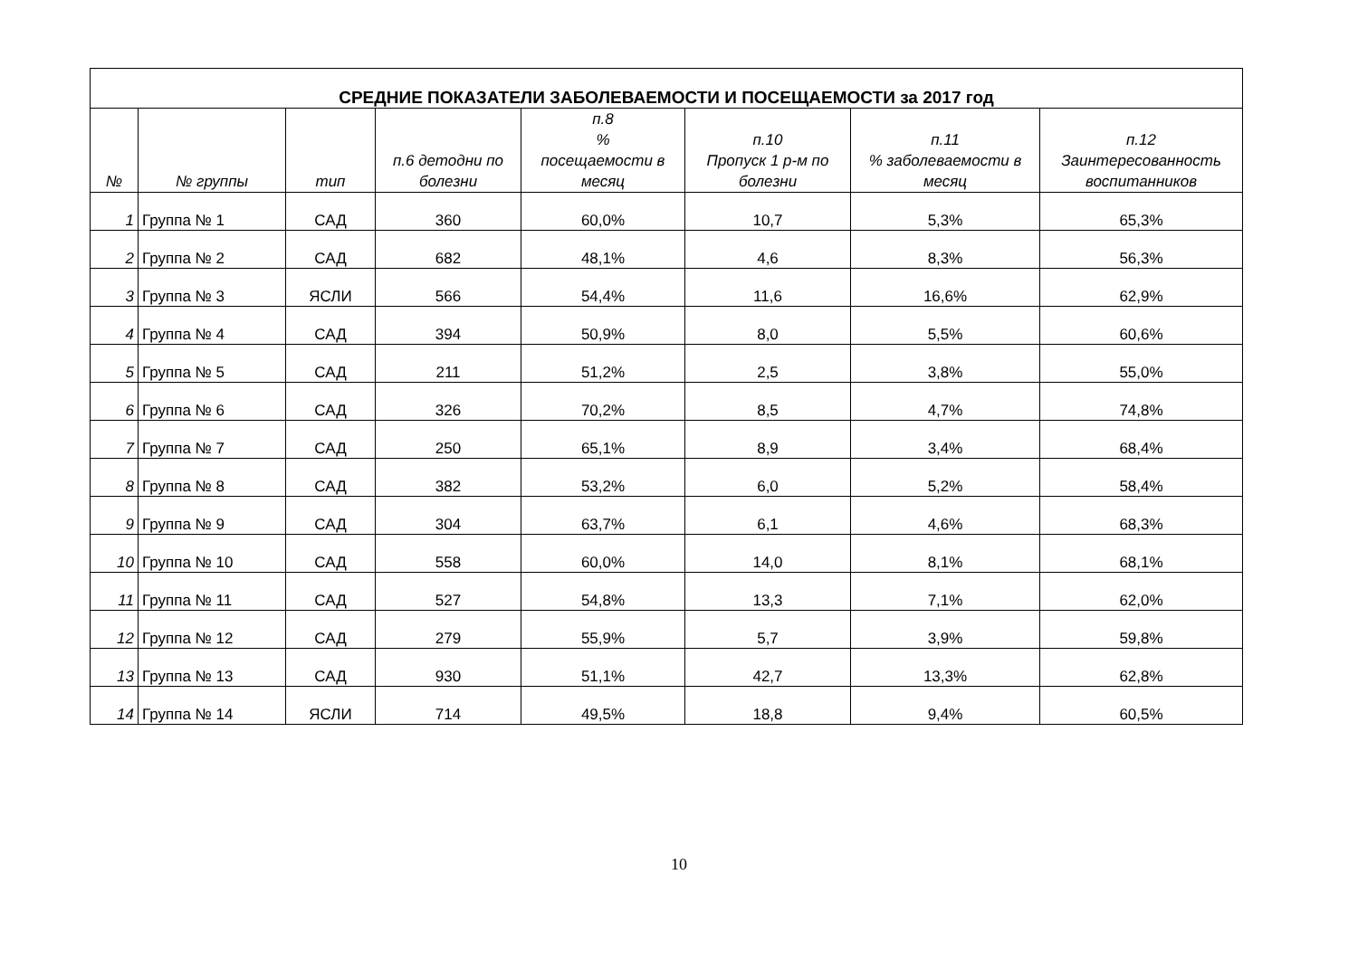| СРЕДНИЕ ПОКАЗАТЕЛИ ЗАБОЛЕВАЕМОСТИ И ПОСЕЩАЕМОСТИ за 2017 год | | | | | | | |
| --- | --- | --- | --- | --- | --- | --- | --- |
| № | № группы | тип | п.6 детодни по болезни | п.8 % посещаемости в месяц | п.10 Пропуск 1 р-м по болезни | п.11 % заболеваемости в месяц | п.12 Заинтересованность воспитанников |
| 1 | Группа № 1 | САД | 360 | 60,0% | 10,7 | 5,3% | 65,3% |
| 2 | Группа № 2 | САД | 682 | 48,1% | 4,6 | 8,3% | 56,3% |
| 3 | Группа № 3 | ЯСЛИ | 566 | 54,4% | 11,6 | 16,6% | 62,9% |
| 4 | Группа № 4 | САД | 394 | 50,9% | 8,0 | 5,5% | 60,6% |
| 5 | Группа № 5 | САД | 211 | 51,2% | 2,5 | 3,8% | 55,0% |
| 6 | Группа № 6 | САД | 326 | 70,2% | 8,5 | 4,7% | 74,8% |
| 7 | Группа № 7 | САД | 250 | 65,1% | 8,9 | 3,4% | 68,4% |
| 8 | Группа № 8 | САД | 382 | 53,2% | 6,0 | 5,2% | 58,4% |
| 9 | Группа № 9 | САД | 304 | 63,7% | 6,1 | 4,6% | 68,3% |
| 10 | Группа № 10 | САД | 558 | 60,0% | 14,0 | 8,1% | 68,1% |
| 11 | Группа № 11 | САД | 527 | 54,8% | 13,3 | 7,1% | 62,0% |
| 12 | Группа № 12 | САД | 279 | 55,9% | 5,7 | 3,9% | 59,8% |
| 13 | Группа № 13 | САД | 930 | 51,1% | 42,7 | 13,3% | 62,8% |
| 14 | Группа № 14 | ЯСЛИ | 714 | 49,5% | 18,8 | 9,4% | 60,5% |
10